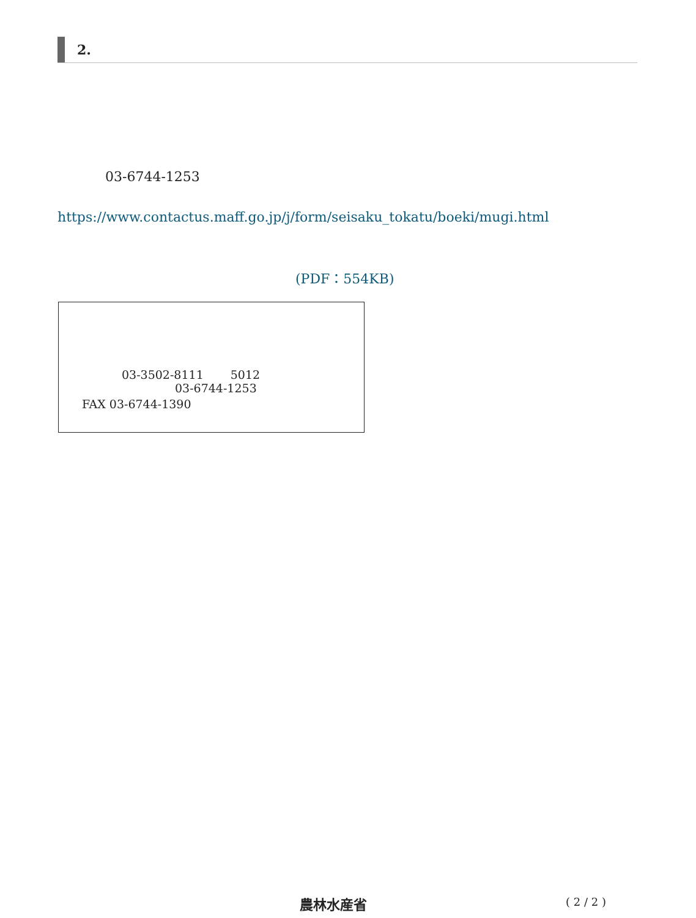2.
03-6744-1253
https://www.contactus.maff.go.jp/j/form/seisaku_tokatu/boeki/mugi.html
(PDF：554KB)
03-3502-8111 　　5012
03-6744-1253
FAX 03-6744-1390
農林水産省 ( 2 / 2 )